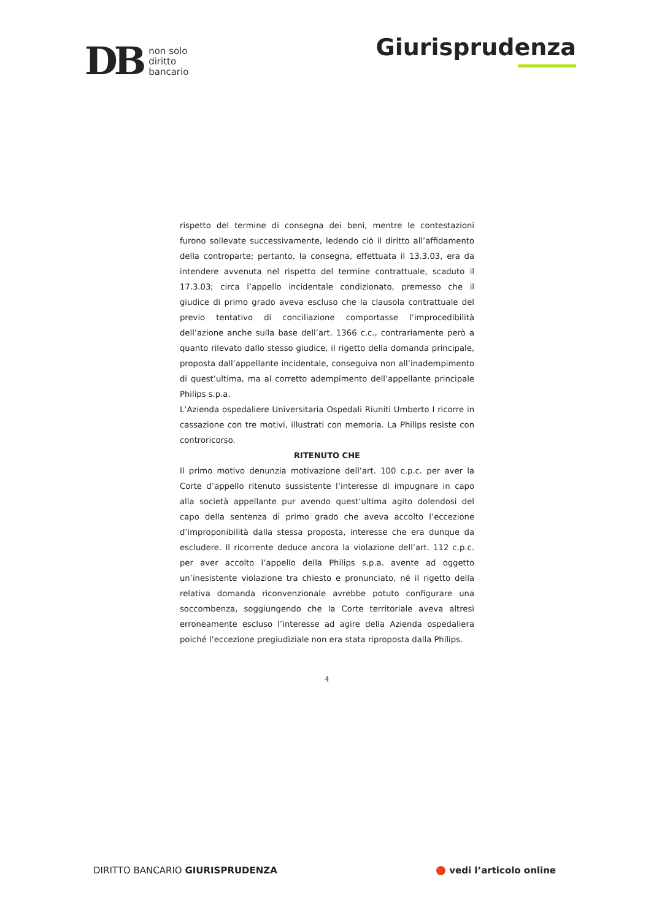DB
non solo
diritto
bancario
Giurisprudenza
rispetto del termine di consegna dei beni, mentre le contestazioni furono sollevate successivamente, ledendo ciò il diritto all’affidamento della controparte; pertanto, la consegna, effettuata il 13.3.03, era da intendere avvenuta nel rispetto del termine contrattuale, scaduto il 17.3.03; circa l’appello incidentale condizionato, premesso che il giudice di primo grado aveva escluso che la clausola contrattuale del previo tentativo di conciliazione comportasse l’improcedibilità dell’azione anche sulla base dell’art. 1366 c.c., contrariamente però a quanto rilevato dallo stesso giudice, il rigetto della domanda principale, proposta dall’appellante incidentale, conseguiva non all’inadempimento di quest’ultima, ma al corretto adempimento dell’appellante principale Philips s.p.a.
L’Azienda ospedaliere Universitaria Ospedali Riuniti Umberto I ricorre in cassazione con tre motivi, illustrati con memoria. La Philips resiste con controricorso.
RITENUTO CHE
Il primo motivo denunzia motivazione dell’art. 100 c.p.c. per aver la Corte d’appello ritenuto sussistente l’interesse di impugnare in capo alla società appellante pur avendo quest’ultima agito dolendosi del capo della sentenza di primo grado che aveva accolto l’eccezione d’improponibilità dalla stessa proposta, interesse che era dunque da escludere. Il ricorrente deduce ancora la violazione dell’art. 112 c.p.c. per aver accolto l’appello della Philips s.p.a. avente ad oggetto un’inesistente violazione tra chiesto e pronunciato, né il rigetto della relativa domanda riconvenzionale avrebbe potuto configurare una soccombenza, soggiungendo che la Corte territoriale aveva altresì erroneamente escluso l’interesse ad agire della Azienda ospedaliera poiché l’eccezione pregiudiziale non era stata riproposta dalla Philips.
4
DIRITTO BANCARIO GIURISPRUDENZA
vedi l’articolo online